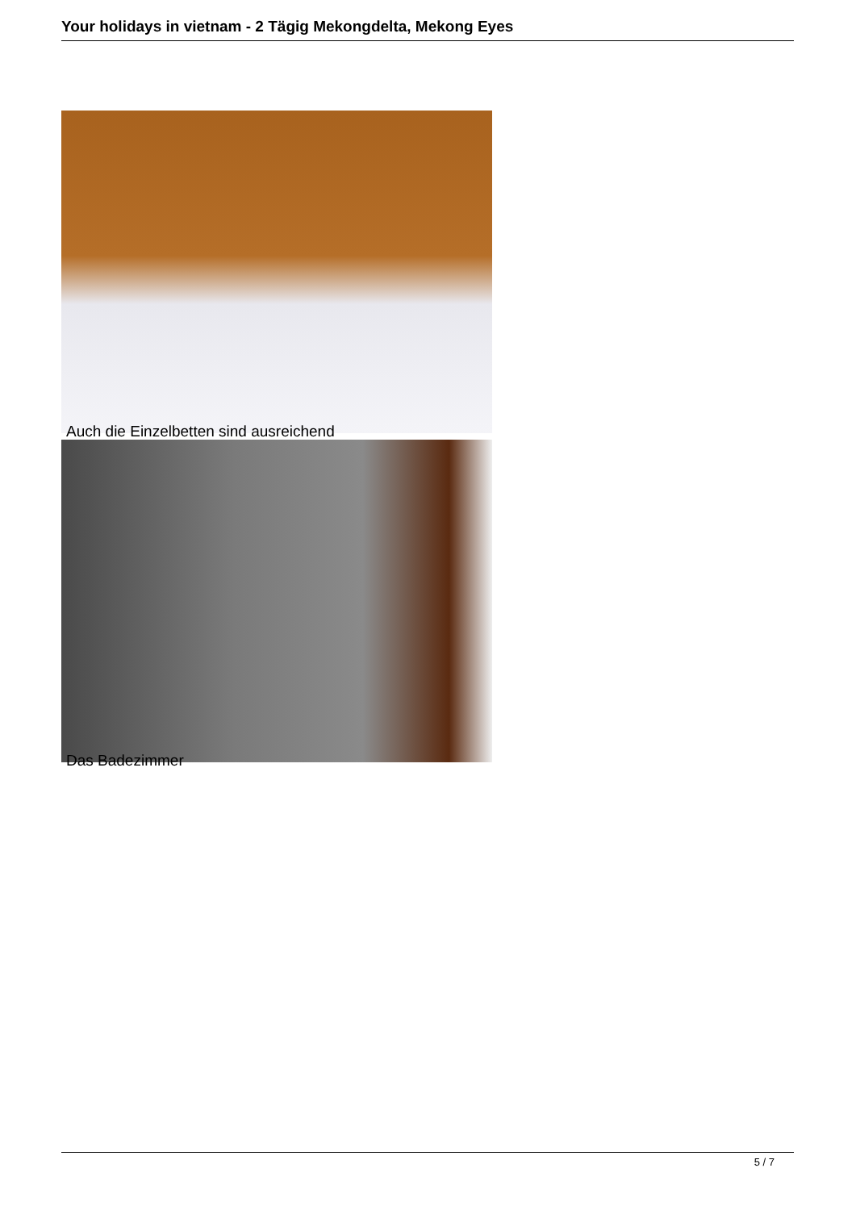Your holidays in vietnam - 2 Tägig Mekongdelta, Mekong Eyes
Auch die Einzelbetten sind ausreichend
Das Badezimmer
5 / 7